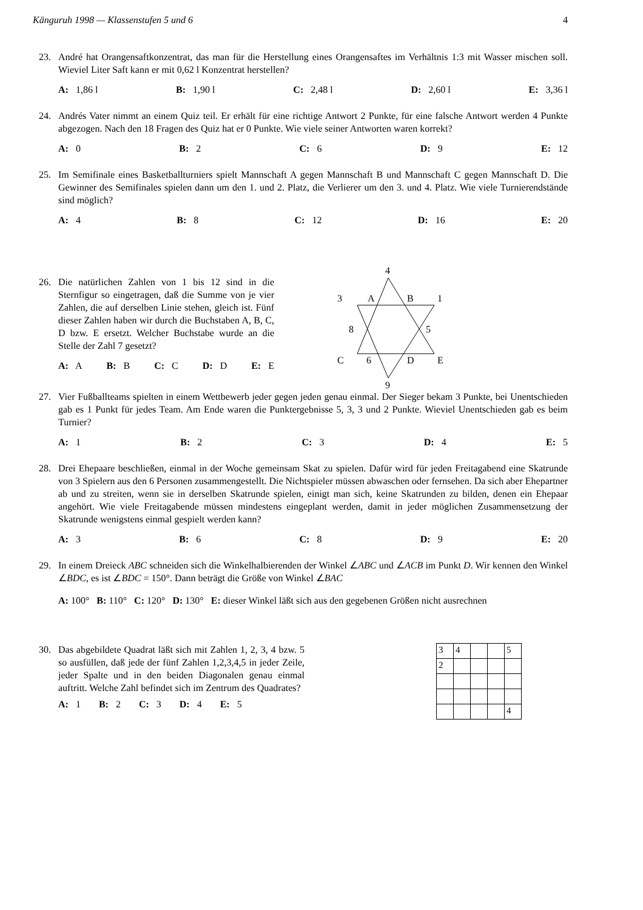Känguruh 1998 — Klassenstufen 5 und 6 4
23. André hat Orangensaftkonzentrat, das man für die Herstellung eines Orangensaftes im Verhältnis 1:3 mit Wasser mischen soll. Wieviel Liter Saft kann er mit 0,62 l Konzentrat herstellen?
A: 1,86 l B: 1,90 l C: 2,48 l D: 2,60 l E: 3,36 l
24. Andrés Vater nimmt an einem Quiz teil. Er erhält für eine richtige Antwort 2 Punkte, für eine falsche Antwort werden 4 Punkte abgezogen. Nach den 18 Fragen des Quiz hat er 0 Punkte. Wie viele seiner Antworten waren korrekt?
A: 0 B: 2 C: 6 D: 9 E: 12
25. Im Semifinale eines Basketballturniers spielt Mannschaft A gegen Mannschaft B und Mannschaft C gegen Mannschaft D. Die Gewinner des Semifinales spielen dann um den 1. und 2. Platz, die Verlierer um den 3. und 4. Platz. Wie viele Turnierendstände sind möglich?
A: 4 B: 8 C: 12 D: 16 E: 20
26. Die natürlichen Zahlen von 1 bis 12 sind in die Sternfigur so eingetragen, daß die Summe von je vier Zahlen, die auf derselben Linie stehen, gleich ist. Fünf dieser Zahlen haben wir durch die Buchstaben A, B, C, D bzw. E ersetzt. Welcher Buchstabe wurde an die Stelle der Zahl 7 gesetzt?
A: A B: B C: C D: D E: E
4
3
A
B
1
8
5
C
6
D
E
9
27. Vier Fußballteams spielten in einem Wettbewerb jeder gegen jeden genau einmal. Der Sieger bekam 3 Punkte, bei Unentschieden gab es 1 Punkt für jedes Team. Am Ende waren die Punktergebnisse 5, 3, 3 und 2 Punkte. Wieviel Unentschieden gab es beim Turnier?
A: 1 B: 2 C: 3 D: 4 E: 5
28. Drei Ehepaare beschließen, einmal in der Woche gemeinsam Skat zu spielen. Dafür wird für jeden Freitagabend eine Skatrunde von 3 Spielern aus den 6 Personen zusammengestellt. Die Nichtspieler müssen abwaschen oder fernsehen. Da sich aber Ehepartner ab und zu streiten, wenn sie in derselben Skatrunde spielen, einigt man sich, keine Skatrunden zu bilden, denen ein Ehepaar angehört. Wie viele Freitagabende müssen mindestens eingeplant werden, damit in jeder möglichen Zusammensetzung der Skatrunde wenigstens einmal gespielt werden kann?
A: 3 B: 6 C: 8 D: 9 E: 20
29. In einem Dreieck ABC schneiden sich die Winkelhalbierenden der Winkel ∠ABC und ∠ACB im Punkt D. Wir kennen den Winkel ∠BDC, es ist ∠BDC = 150°. Dann beträgt die Größe von Winkel ∠BAC
A: 100° B: 110° C: 120° D: 130° E: dieser Winkel läßt sich aus den gegebenen Größen nicht ausrechnen
30. Das abgebildete Quadrat läßt sich mit Zahlen 1, 2, 3, 4 bzw. 5 so ausfüllen, daß jede der fünf Zahlen 1,2,3,4,5 in jeder Zeile, jeder Spalte und in den beiden Diagonalen genau einmal auftritt. Welche Zahl befindet sich im Zentrum des Quadrates?
A: 1 B: 2 C: 3 D: 4 E: 5
| 3 | 4 | | | 5 |
| 2 | | | | |
| | | | | 4 |